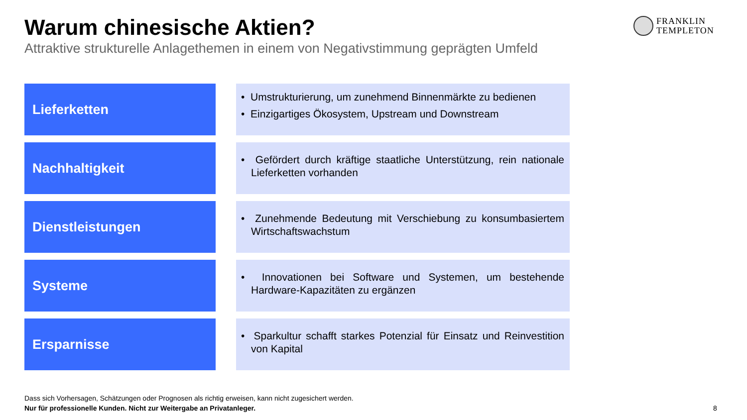Warum chinesische Aktien?
Attraktive strukturelle Anlagethemen in einem von Negativstimmung geprägten Umfeld
FRANKLIN
TEMPLETON
Lieferketten
• Umstrukturierung, um zunehmend Binnenmärkte zu bedienen
• Einzigartiges Ökosystem, Upstream und Downstream
Nachhaltigkeit
• Gefördert durch kräftige staatliche Unterstützung, rein nationale Lieferketten vorhanden
Dienstleistungen
• Zunehmende Bedeutung mit Verschiebung zu konsumbasiertem Wirtschaftswachstum
Systeme
• Innovationen bei Software und Systemen, um bestehende Hardware-Kapazitäten zu ergänzen
Ersparnisse
• Sparkultur schafft starkes Potenzial für Einsatz und Reinvestition von Kapital
Dass sich Vorhersagen, Schätzungen oder Prognosen als richtig erweisen, kann nicht zugesichert werden.
Nur für professionelle Kunden. Nicht zur Weitergabe an Privatanleger.
8